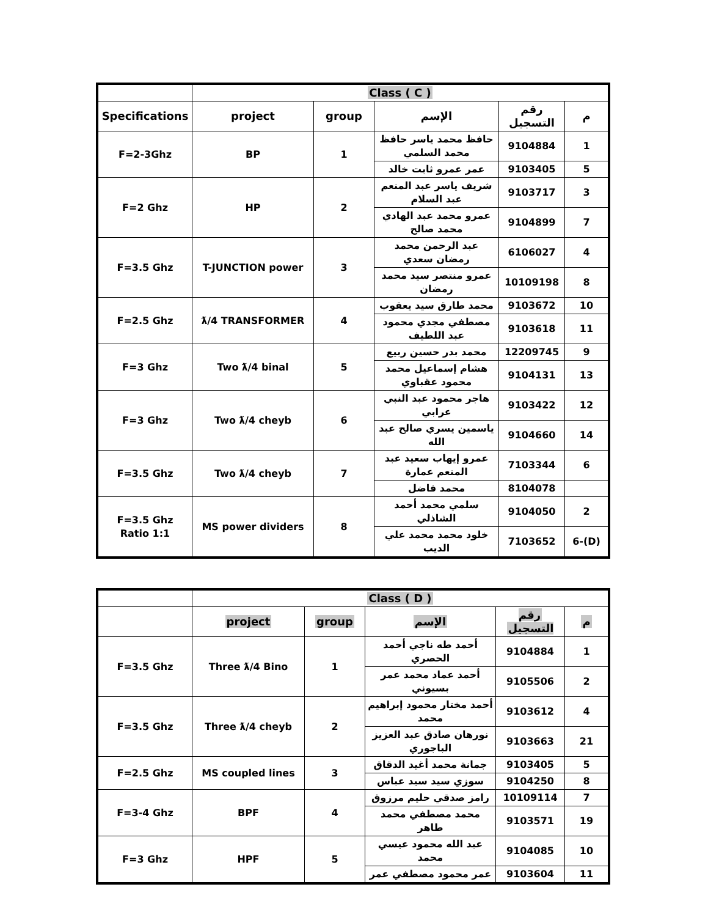| | Class ( C ) | | | | |
| --- | --- | --- | --- | --- | --- |
| Specifications | project | group | الإسم | رقم التسجيل | م |
| F=2-3Ghz | BP | 1 | حافظ محمد ياسر حافظ محمد السلمي | 9104884 | 1 |
| | | | عمر عمرو ثابت خالد | 9103405 | 5 |
| F=2 Ghz | HP | 2 | شريف ياسر عبد المنعم عبد السلام | 9103717 | 3 |
| | | | عمرو محمد عبد الهادي محمد صالح | 9104899 | 7 |
| F=3.5 Ghz | T-JUNCTION power | 3 | عبد الرحمن محمد رمضان سعدي | 6106027 | 4 |
| | | | عمرو منتصر سيد محمد رمضان | 10109198 | 8 |
| F=2.5 Ghz | ƛ/4 TRANSFORMER | 4 | محمد طارق سيد يعقوب | 9103672 | 10 |
| | | | مصطفي مجدي محمود عبد اللطيف | 9103618 | 11 |
| F=3 Ghz | Two ƛ/4 binal | 5 | محمد بدر حسين ربيع | 12209745 | 9 |
| | | | هشام إسماعيل محمد محمود عقباوي | 9104131 | 13 |
| F=3 Ghz | Two ƛ/4 cheyb | 6 | هاجر محمود عبد النبي عرابي | 9103422 | 12 |
| | | | ياسمين يسري صالح عبد الله | 9104660 | 14 |
| F=3.5 Ghz | Two ƛ/4 cheyb | 7 | عمرو إيهاب سعيد عبد المنعم عمارة | 7103344 | 6 |
| | | | محمد فاضل | 8104078 | |
| F=3.5 Ghz Ratio 1:1 | MS power dividers | 8 | سلمي محمد أحمد الشاذلي | 9104050 | 2 |
| | | | خلود محمد محمد علي الديب | 7103652 | 6-(D) |
| | Class ( D ) | | | | |
| --- | --- | --- | --- | --- | --- |
| | project | group | الإسم | رقم التسجيل | م |
| F=3.5 Ghz | Three ƛ/4 Bino | 1 | أحمد طه ناجي أحمد الحصري | 9104884 | 1 |
| | | | أحمد عماد محمد عمر بسيوني | 9105506 | 2 |
| F=3.5 Ghz | Three ƛ/4 cheyb | 2 | أحمد مختار محمود إبراهيم محمد | 9103612 | 4 |
| | | | نورهان صادق عبد العزيز الباجوري | 9103663 | 21 |
| F=2.5 Ghz | MS coupled lines | 3 | جمانة محمد أغيد الدقاق | 9103405 | 5 |
| | | | سوزي سيد سيد عباس | 9104250 | 8 |
| F=3-4 Ghz | BPF | 4 | رامز صدقي حليم مرزوق | 10109114 | 7 |
| | | | محمد مصطفي محمد طاهر | 9103571 | 19 |
| F=3 Ghz | HPF | 5 | عبد الله محمود عيسي محمد | 9104085 | 10 |
| | | | عمر محمود مصطفي عمر | 9103604 | 11 |